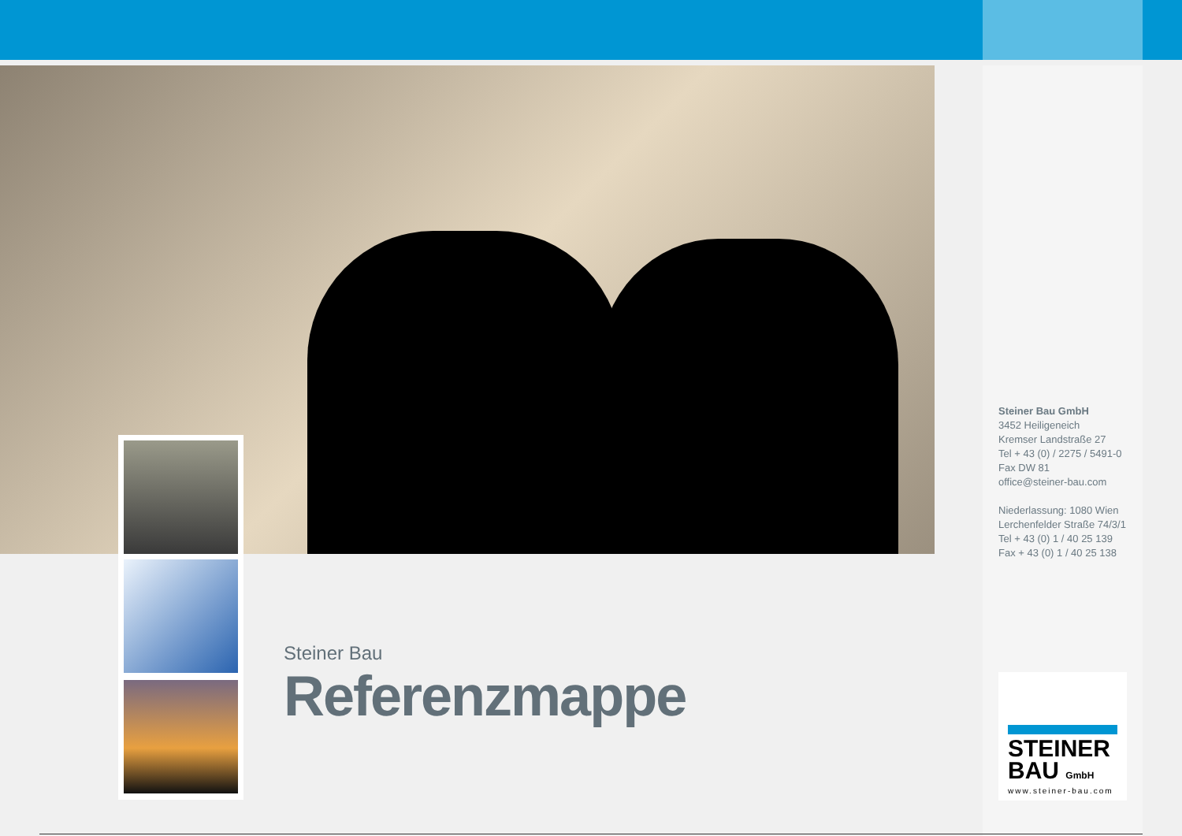Steiner Bau GmbH
3452 Heiligeneich
Kremser Landstraße 27
Tel + 43 (0) / 2275 / 5491-0
Fax DW 81
office@steiner-bau.com
Niederlassung: 1080 Wien
Lerchenfelder Straße 74/3/1
Tel + 43 (0) 1 / 40 25 139
Fax + 43 (0) 1 / 40 25 138
Steiner Bau
Referenzmappe
STEINER
BAU GmbH
www.steiner-bau.com